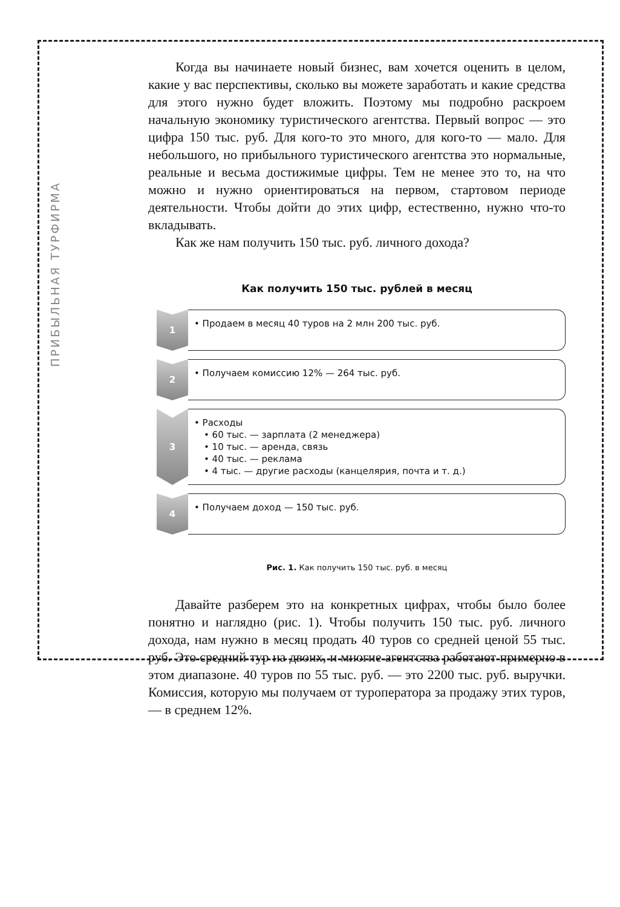ПРИБЫЛЬНАЯ ТУРФИРМА
Когда вы начинаете новый бизнес, вам хочется оценить в целом, какие у вас перспективы, сколько вы можете заработать и какие средства для этого нужно будет вложить. Поэтому мы подробно раскроем начальную экономику туристического агентства. Первый вопрос — это цифра 150 тыс. руб. Для кого-то это много, для кого-то — мало. Для небольшого, но прибыльного туристического агентства это нормальные, реальные и весьма достижимые цифры. Тем не менее это то, на что можно и нужно ориентироваться на первом, стартовом периоде деятельности. Чтобы дойти до этих цифр, естественно, нужно что-то вкладывать.
Как же нам получить 150 тыс. руб. личного дохода?
Как получить 150 тыс. рублей в месяц
1
• Продаем в месяц 40 туров на 2 млн 200 тыс. руб.
2
• Получаем комиссию 12% — 264 тыс. руб.
3
• Расходы
• 60 тыс. — зарплата (2 менеджера)
• 10 тыс. — аренда, связь
• 40 тыс. — реклама
• 4 тыс. — другие расходы (канцелярия, почта и т. д.)
4
• Получаем доход — 150 тыс. руб.
Рис. 1. Как получить 150 тыс. руб. в месяц
Давайте разберем это на конкретных цифрах, чтобы было более понятно и наглядно (рис. 1). Чтобы получить 150 тыс. руб. личного дохода, нам нужно в месяц продать 40 туров со средней ценой 55 тыс. руб. Это средний тур на двоих, и многие агентства работают примерно в этом диапазоне. 40 туров по 55 тыс. руб. — это 2200 тыс. руб. выручки. Комиссия, которую мы получаем от туроператора за продажу этих туров, — в среднем 12%.